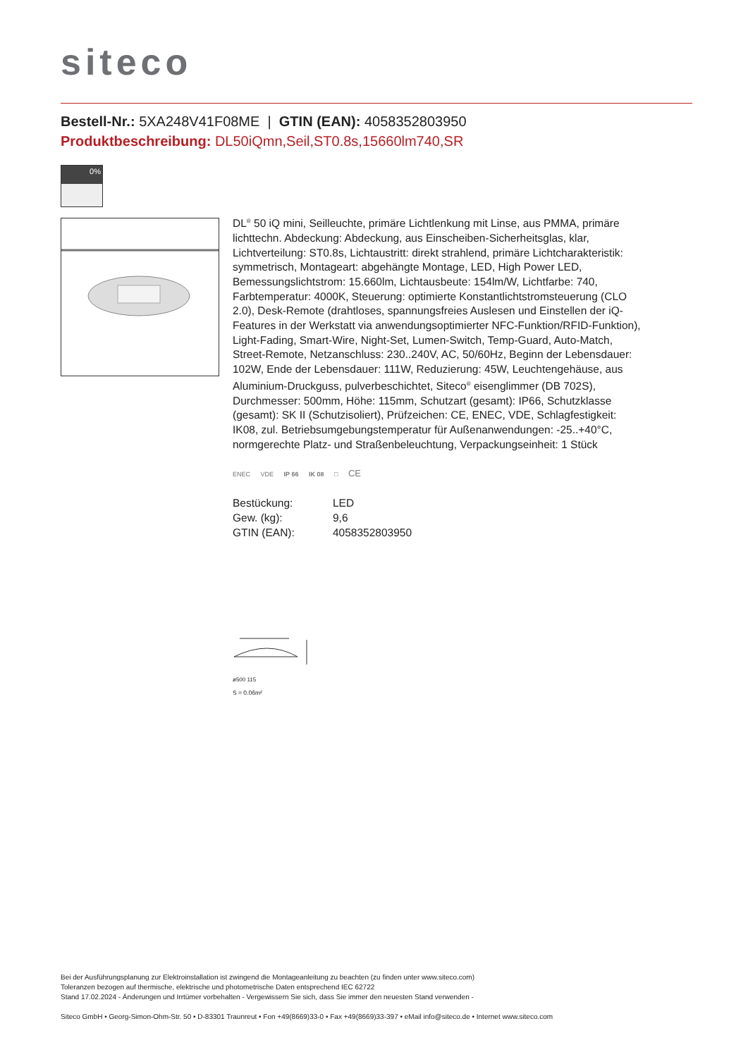siteco
Bestell-Nr.: 5XA248V41F08ME | GTIN (EAN): 4058352803950
Produktbeschreibung: DL50iQmn,Seil,ST0.8s,15660lm740,SR
0%
DL<sup>®</sup> 50 iQ mini, Seilleuchte, primäre Lichtlenkung mit Linse, aus PMMA, primäre lichttechn. Abdeckung: Abdeckung, aus Einscheiben-Sicherheitsglas, klar, Lichtverteilung: ST0.8s, Lichtaustritt: direkt strahlend, primäre Lichtcharakteristik: symmetrisch, Montageart: abgehängte Montage, LED, High Power LED, Bemessungslichtstrom: 15.660lm, Lichtausbeute: 154lm/W, Lichtfarbe: 740, Farbtemperatur: 4000K, Steuerung: optimierte Konstantlichtstromsteuerung (CLO 2.0), Desk-Remote (drahtloses, spannungsfreies Auslesen und Einstellen der iQ-Features in der Werkstatt via anwendungsoptimierter NFC-Funktion/RFID-Funktion), Light-Fading, Smart-Wire, Night-Set, Lumen-Switch, Temp-Guard, Auto-Match, Street-Remote, Netzanschluss: 230..240V, AC, 50/60Hz, Beginn der Lebensdauer: 102W, Ende der Lebensdauer: 111W, Reduzierung: 45W, Leuchtengehäuse, aus Aluminium-Druckguss, pulverbeschichtet, Siteco<sup>®</sup> eisenglimmer (DB 702S), Durchmesser: 500mm, Höhe: 115mm, Schutzart (gesamt): IP66, Schutzklasse (gesamt): SK II (Schutzisoliert), Prüfzeichen: CE, ENEC, VDE, Schlagfestigkeit: IK08, zul. Betriebsumgebungstemperatur für Außenanwendungen: -25..+40°C, normgerechte Platz- und Straßenbeleuchtung, Verpackungseinheit: 1 Stück
ENEC VDE IP 66 IK 08 □ CE
| Bestückung: | LED |
| Gew. (kg): | 9,6 |
| GTIN (EAN): | 4058352803950 |
ø500 115
S = 0.06m²
Bei der Ausführungsplanung zur Elektroinstallation ist zwingend die Montageanleitung zu beachten (zu finden unter www.siteco.com)
Toleranzen bezogen auf thermische, elektrische und photometrische Daten entsprechend IEC 62722
Stand 17.02.2024 - Änderungen und Irrtümer vorbehalten - Vergewissern Sie sich, dass Sie immer den neuesten Stand verwenden -
Siteco GmbH • Georg-Simon-Ohm-Str. 50 • D-83301 Traunreut • Fon +49(8669)33-0 • Fax +49(8669)33-397 • eMail info@siteco.de • Internet www.siteco.com